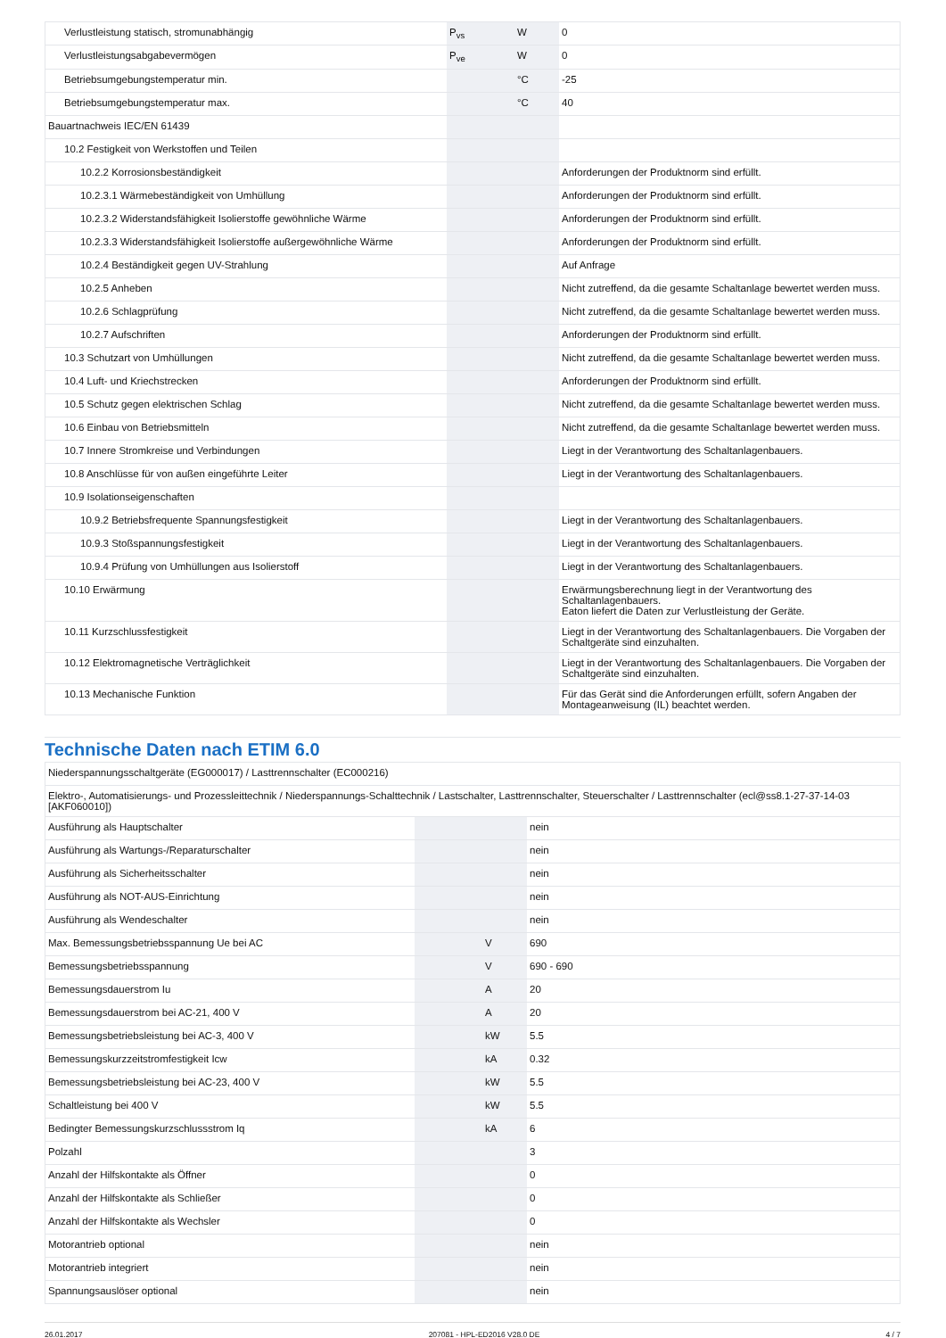| Verlustleistung statisch, stromunabhängig | P<sub>vs</sub> | W | 0 |
| Verlustleistungsabgabevermögen | P<sub>ve</sub> | W | 0 |
| Betriebsumgebungstemperatur min. | | °C | -25 |
| Betriebsumgebungstemperatur max. | | °C | 40 |
| Bauartnachweis IEC/EN 61439 | | | |
| 10.2 Festigkeit von Werkstoffen und Teilen | | | |
| 10.2.2 Korrosionsbeständigkeit | | | Anforderungen der Produktnorm sind erfüllt. |
| 10.2.3.1 Wärmebeständigkeit von Umhüllung | | | Anforderungen der Produktnorm sind erfüllt. |
| 10.2.3.2 Widerstandsfähigkeit Isolierstoffe gewöhnliche Wärme | | | Anforderungen der Produktnorm sind erfüllt. |
| 10.2.3.3 Widerstandsfähigkeit Isolierstoffe außergewöhnliche Wärme | | | Anforderungen der Produktnorm sind erfüllt. |
| 10.2.4 Beständigkeit gegen UV-Strahlung | | | Auf Anfrage |
| 10.2.5 Anheben | | | Nicht zutreffend, da die gesamte Schaltanlage bewertet werden muss. |
| 10.2.6 Schlagprüfung | | | Nicht zutreffend, da die gesamte Schaltanlage bewertet werden muss. |
| 10.2.7 Aufschriften | | | Anforderungen der Produktnorm sind erfüllt. |
| 10.3 Schutzart von Umhüllungen | | | Nicht zutreffend, da die gesamte Schaltanlage bewertet werden muss. |
| 10.4 Luft- und Kriechstrecken | | | Anforderungen der Produktnorm sind erfüllt. |
| 10.5 Schutz gegen elektrischen Schlag | | | Nicht zutreffend, da die gesamte Schaltanlage bewertet werden muss. |
| 10.6 Einbau von Betriebsmitteln | | | Nicht zutreffend, da die gesamte Schaltanlage bewertet werden muss. |
| 10.7 Innere Stromkreise und Verbindungen | | | Liegt in der Verantwortung des Schaltanlagenbauers. |
| 10.8 Anschlüsse für von außen eingeführte Leiter | | | Liegt in der Verantwortung des Schaltanlagenbauers. |
| 10.9 Isolationseigenschaften | | | |
| 10.9.2 Betriebsfrequente Spannungsfestigkeit | | | Liegt in der Verantwortung des Schaltanlagenbauers. |
| 10.9.3 Stoßspannungsfestigkeit | | | Liegt in der Verantwortung des Schaltanlagenbauers. |
| 10.9.4 Prüfung von Umhüllungen aus Isolierstoff | | | Liegt in der Verantwortung des Schaltanlagenbauers. |
| 10.10 Erwärmung | | | Erwärmungsberechnung liegt in der Verantwortung des Schaltanlagenbauers. Eaton liefert die Daten zur Verlustleistung der Geräte. |
| 10.11 Kurzschlussfestigkeit | | | Liegt in der Verantwortung des Schaltanlagenbauers. Die Vorgaben der Schaltgeräte sind einzuhalten. |
| 10.12 Elektromagnetische Verträglichkeit | | | Liegt in der Verantwortung des Schaltanlagenbauers. Die Vorgaben der Schaltgeräte sind einzuhalten. |
| 10.13 Mechanische Funktion | | | Für das Gerät sind die Anforderungen erfüllt, sofern Angaben der Montageanweisung (IL) beachtet werden. |
Technische Daten nach ETIM 6.0
| Niederspannungsschaltgeräte (EG000017) / Lasttrennschalter (EC000216) | | | |
| Elektro-, Automatisierungs- und Prozessleittechnik / Niederspannungs-Schalttechnik / Lastschalter, Lasttrennschalter, Steuerschalter / Lasttrennschalter (ecl@ss8.1-27-37-14-03 [AKF060010]) | | | |
| Ausführung als Hauptschalter | | | nein |
| Ausführung als Wartungs-/Reparaturschalter | | | nein |
| Ausführung als Sicherheitsschalter | | | nein |
| Ausführung als NOT-AUS-Einrichtung | | | nein |
| Ausführung als Wendeschalter | | | nein |
| Max. Bemessungsbetriebsspannung Ue bei AC | | V | 690 |
| Bemessungsbetriebsspannung | | V | 690 - 690 |
| Bemessungsdauerstrom Iu | | A | 20 |
| Bemessungsdauerstrom bei AC-21, 400 V | | A | 20 |
| Bemessungsbetriebsleistung bei AC-3, 400 V | | kW | 5.5 |
| Bemessungskurzzeitstromfestigkeit Icw | | kA | 0.32 |
| Bemessungsbetriebsleistung bei AC-23, 400 V | | kW | 5.5 |
| Schaltleistung bei 400 V | | kW | 5.5 |
| Bedingter Bemessungskurzschlussstrom Iq | | kA | 6 |
| Polzahl | | | 3 |
| Anzahl der Hilfskontakte als Öffner | | | 0 |
| Anzahl der Hilfskontakte als Schließer | | | 0 |
| Anzahl der Hilfskontakte als Wechsler | | | 0 |
| Motorantrieb optional | | | nein |
| Motorantrieb integriert | | | nein |
| Spannungsauslöser optional | | | nein |
26.01.2017 207081 - HPL-ED2016 V28.0 DE 4 / 7